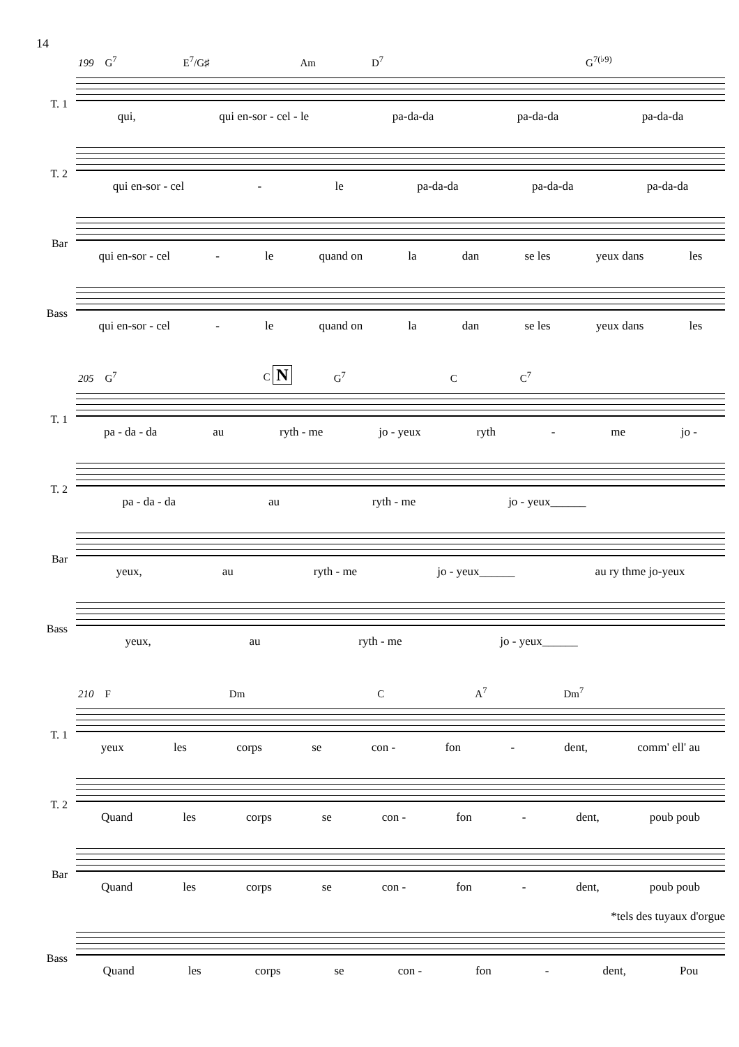14
199 G<sup>7</sup> E<sup>7</sup>/G♯ Am D<sup>7</sup> G<sup>7(♭9)</sup>
T. 1
qui, qui en-sor - cel - le pa-da-da pa-da-da pa-da-da
T. 2
qui en-sor - cel - le pa-da-da pa-da-da pa-da-da
Bar
qui en-sor - cel - le quand on la dan se les yeux dans les
Bass
qui en-sor - cel - le quand on la dan se les yeux dans les
205 G<sup>7</sup> C N G<sup>7</sup> C C<sup>7</sup>
T. 1
pa - da - da au ryth - me jo - yeux ryth - me jo -
T. 2
pa - da - da au ryth - me jo - yeux______
Bar
yeux, au ryth - me jo - yeux______ au ry thme jo-yeux
Bass
yeux, au ryth - me jo - yeux______
210 F Dm C A<sup>7</sup> Dm<sup>7</sup>
T. 1
yeux les corps se con - fon - dent, comm' ell' au
T. 2
Quand les corps se con - fon - dent, poub poub
Bar
Quand les corps se con - fon - dent, poub poub
*tels des tuyaux d'orgue
Bass
Quand les corps se con - fon - dent, Pou